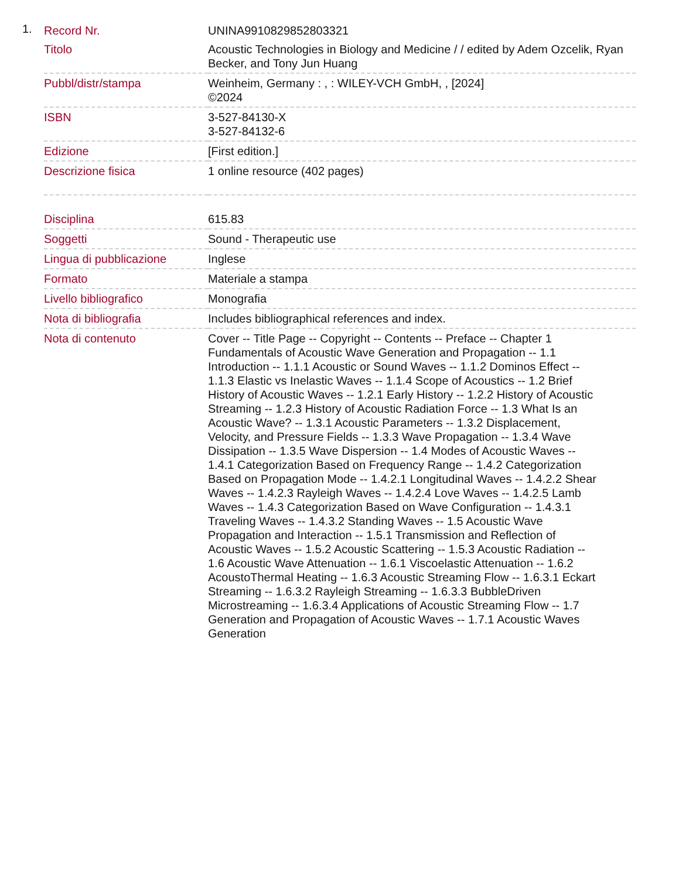1.
| Record Nr. | UNINA9910829852803321 |
| Titolo | Acoustic Technologies in Biology and Medicine / / edited by Adem Ozcelik, Ryan Becker, and Tony Jun Huang |
| Pubbl/distr/stampa | Weinheim, Germany : , : WILEY-VCH GmbH, , [2024] ©2024 |
| ISBN | 3-527-84130-X 3-527-84132-6 |
| Edizione | [First edition.] |
| Descrizione fisica | 1 online resource (402 pages) |
| Disciplina | 615.83 |
| Soggetti | Sound - Therapeutic use |
| Lingua di pubblicazione | Inglese |
| Formato | Materiale a stampa |
| Livello bibliografico | Monografia |
| Nota di bibliografia | Includes bibliographical references and index. |
| Nota di contenuto | Cover -- Title Page -- Copyright -- Contents -- Preface -- Chapter 1 Fundamentals of Acoustic Wave Generation and Propagation -- 1.1 Introduction -- 1.1.1 Acoustic or Sound Waves -- 1.1.2 Dominos Effect -- 1.1.3 Elastic vs Inelastic Waves -- 1.1.4 Scope of Acoustics -- 1.2 Brief History of Acoustic Waves -- 1.2.1 Early History -- 1.2.2 History of Acoustic Streaming -- 1.2.3 History of Acoustic Radiation Force -- 1.3 What Is an Acoustic Wave? -- 1.3.1 Acoustic Parameters -- 1.3.2 Displacement, Velocity, and Pressure Fields -- 1.3.3 Wave Propagation -- 1.3.4 Wave Dissipation -- 1.3.5 Wave Dispersion -- 1.4 Modes of Acoustic Waves -- 1.4.1 Categorization Based on Frequency Range -- 1.4.2 Categorization Based on Propagation Mode -- 1.4.2.1 Longitudinal Waves -- 1.4.2.2 Shear Waves -- 1.4.2.3 Rayleigh Waves -- 1.4.2.4 Love Waves -- 1.4.2.5 Lamb Waves -- 1.4.3 Categorization Based on Wave Configuration -- 1.4.3.1 Traveling Waves -- 1.4.3.2 Standing Waves -- 1.5 Acoustic Wave Propagation and Interaction -- 1.5.1 Transmission and Reflection of Acoustic Waves -- 1.5.2 Acoustic Scattering -- 1.5.3 Acoustic Radiation -- 1.6 Acoustic Wave Attenuation -- 1.6.1 Viscoelastic Attenuation -- 1.6.2 AcoustoThermal Heating -- 1.6.3 Acoustic Streaming Flow -- 1.6.3.1 Eckart Streaming -- 1.6.3.2 Rayleigh Streaming -- 1.6.3.3 BubbleDriven Microstreaming -- 1.6.3.4 Applications of Acoustic Streaming Flow -- 1.7 Generation and Propagation of Acoustic Waves -- 1.7.1 Acoustic Waves Generation |